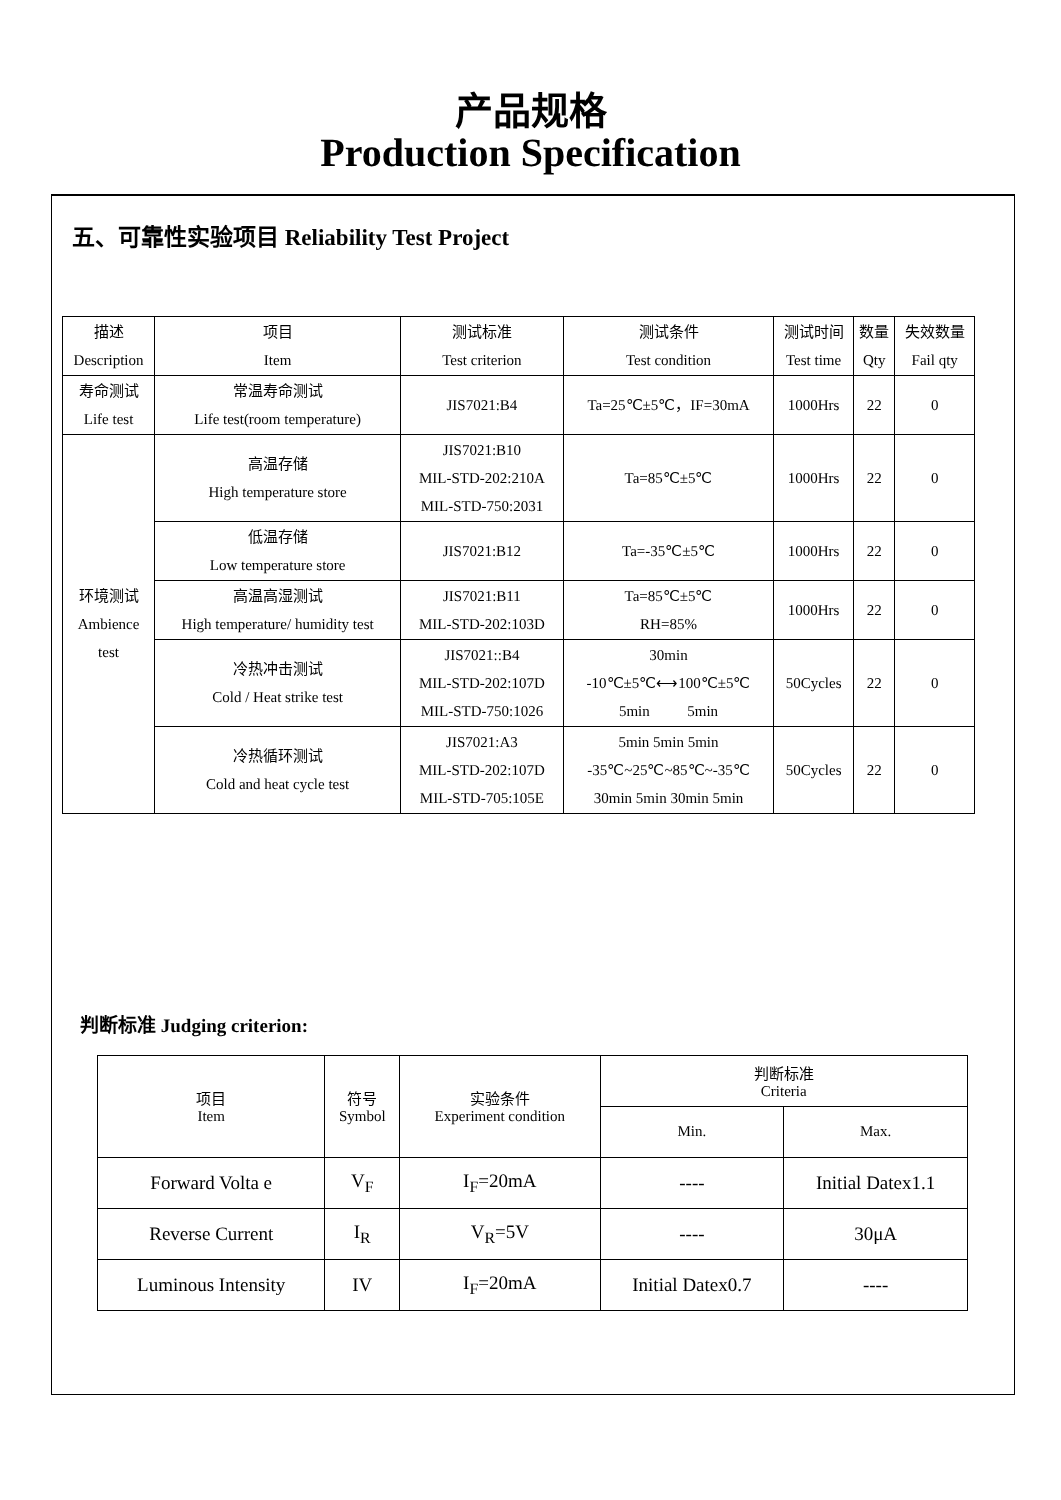产品规格
Production Specification
五、可靠性实验项目 Reliability Test Project
| 描述 Description | 项目 Item | 测试标准 Test criterion | 测试条件 Test condition | 测试时间 Test time | 数量 Qty | 失效数量 Fail qty |
| --- | --- | --- | --- | --- | --- | --- |
| 寿命测试 Life test | 常温寿命测试 Life test(room temperature) | JIS7021:B4 | Ta=25℃±5℃，IF=30mA | 1000Hrs | 22 | 0 |
| 环境测试 Ambience test | 高温存储 High temperature store | JIS7021:B10 MIL-STD-202:210A MIL-STD-750:2031 | Ta=85℃±5℃ | 1000Hrs | 22 | 0 |
| | 低温存储 Low temperature store | JIS7021:B12 | Ta=-35℃±5℃ | 1000Hrs | 22 | 0 |
| | 高温高湿测试 High temperature/ humidity test | JIS7021:B11 MIL-STD-202:103D | Ta=85℃±5℃ RH=85% | 1000Hrs | 22 | 0 |
| | 冷热冲击测试 Cold / Heat strike test | JIS7021::B4 MIL-STD-202:107D MIL-STD-750:1026 | 30min -10℃±5℃⟷100℃±5℃ 5min 5min | 50Cycles | 22 | 0 |
| | 冷热循环测试 Cold and heat cycle test | JIS7021:A3 MIL-STD-202:107D MIL-STD-705:105E | 5min 5min 5min -35℃~25℃~85℃~-35℃ 30min 5min 30min 5min | 50Cycles | 22 | 0 |
判断标准 Judging criterion:
| 项目 Item | 符号 Symbol | 实验条件 Experiment condition | 判断标准 Criteria | |
| --- | --- | --- | --- | --- |
| | | | Min. | Max. |
| Forward Volta e | V<sub>F</sub> | I<sub>F</sub>=20mA | ---- | Initial Datex1.1 |
| Reverse Current | I<sub>R</sub> | V<sub>R</sub>=5V | ---- | 30μA |
| Luminous Intensity | IV | I<sub>F</sub>=20mA | Initial Datex0.7 | ---- |